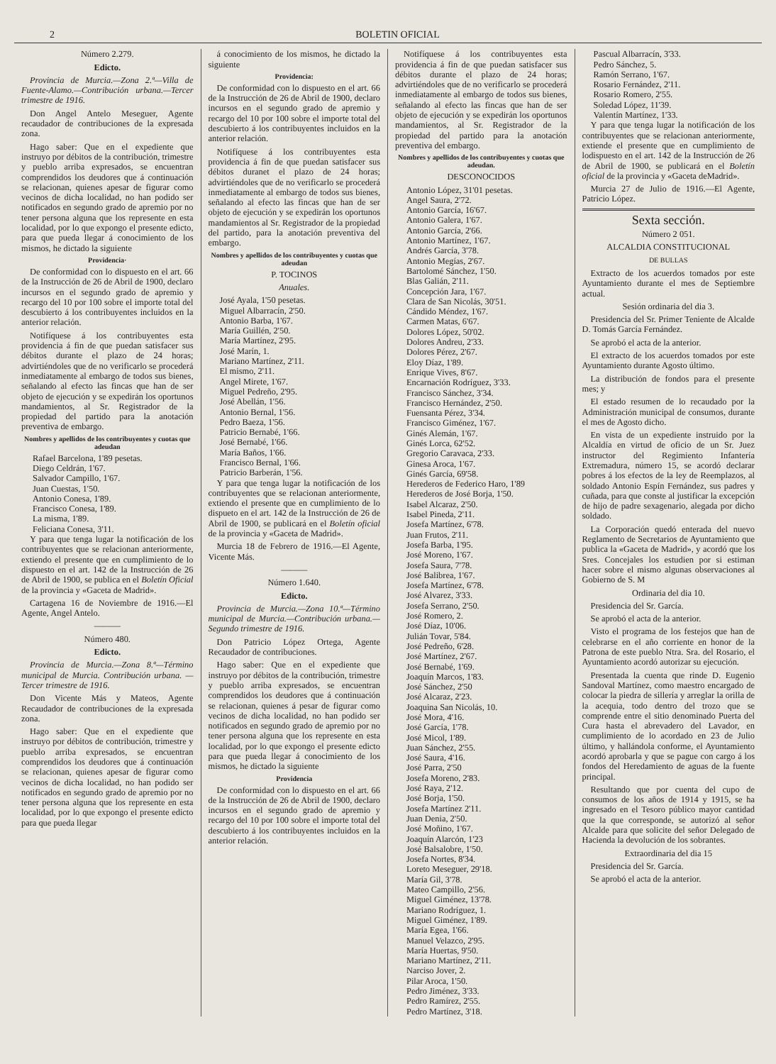2 BOLETIN OFICIAL
Número 2.279.
Edicto.
Provincia de Murcia.—Zona 2.ª—Villa de Fuente-Alamo.—Contribución urbana.—Tercer trimestre de 1916.
Don Angel Antelo Meseguer, Agente recaudador de contribuciones de la expresada zona.
Hago saber: Que en el expediente que instruyo por débitos de la contribución, trimestre y pueblo arriba expresados, se encuentran comprendidos los deudores que á continuación se relacionan, quienes apesar de figurar como vecinos de dicha localidad, no han podido ser notificados en segundo grado de apremio por no tener persona alguna que los represente en esta localidad, por lo que expongo el presente edicto, para que pueda llegar á conocimiento de los mismos, he dictado la siguiente
Providencia·
De conformidad con lo dispuesto en el art. 66 de la Instrucción de 26 de Abril de 1900, declaro incursos en el segundo grado de apremio y recargo del 10 por 100 sobre el importe total del descubierto á los contribuyentes incluidos en la anterior relación.
Notifíquese á los contribuyentes esta providencia á fin de que puedan satisfacer sus débitos durante el plazo de 24 horas; advirtiéndoles que de no verificarlo se procederá inmediatamente al embargo de todos sus bienes, señalando al efecto las fincas que han de ser objeto de ejecución y se expedirán los oportunos mandamientos, al Sr. Registrador de la propiedad del partido para la anotación preventiva de embargo.
Nombres y apellidos de los contribuyentes y cuotas que adeudan
Rafael Barcelona, 1'89 pesetas.
Diego Celdrán, 1'67.
Salvador Campillo, 1'67.
Juan Cuestas, 1'50.
Antonio Conesa, 1'89.
Francisco Conesa, 1'89.
La misma, 1'89.
Feliciana Conesa, 3'11.
Y para que tenga lugar la notificación de los contribuyentes que se relacionan anteriormente, extiendo el presente que en cumplimiento de lo dispuesto en el art. 142 de la Instrucción de 26 de Abril de 1900, se publica en el Boletín Oficial de la provincia y «Gaceta de Madrid».
Cartagena 16 de Noviembre de 1916.—El Agente, Angel Antelo.
———
Número 480.
Edicto.
Provincia de Murcia.—Zona 8.ª—Término municipal de Murcia. Contribución urbana. — Tercer trimestre de 1916.
Don Vicente Más y Mateos, Agente Recaudador de contribuciones de la expresada zona.
Hago saber: Que en el expediente que instruyo por débitos de contribución, trimestre y pueblo arriba expresados, se encuentran comprendidos los deudores que á continuación se relacionan, quienes apesar de figurar como vecinos de dicha localidad, no han podido ser notificados en segundo grado de apremio por no tener persona alguna que los represente en esta localidad, por lo que expongo el presente edicto para que pueda llegar
á conocimiento de los mismos, he dictado la siguiente
Providencia:
De conformidad con lo dispuesto en el art. 66 de la Instrucción de 26 de Abril de 1900, declaro incursos en el segundo grado de apremio y recargo del 10 por 100 sobre el importe total del descubierto á los contribuyentes incluidos en la anterior relación.
Notifíquese á los contribuyentes esta providencia á fin de que puedan satisfacer sus débitos duranet el plazo de 24 horas; advirtiéndoles que de no verificarlo se procederá inmediatamente al embargo de todos sus bienes, señalando al efecto las fincas que han de ser objeto de ejecución y se expedirán los oportunos mandamientos al Sr. Registrador de la propiedad del partido, para la anotación preventiva del embargo.
Nombres y apellidos de los contribuyentes y cuotas que adeudan
P. TOCINOS
Anuales.
José Ayala, 1'50 pesetas.
Miguel Albarracín, 2'50.
Antonio Barba, 1'67.
María Guillén, 2'50.
María Martínez, 2'95.
José Marín, 1.
Mariano Martínez, 2'11.
El mismo, 2'11.
Angel Mirete, 1'67.
Miguel Pedreño, 2'95.
José Abellán, 1'56.
Antonio Bernal, 1'56.
Pedro Baeza, 1'56.
Patricio Bernabé, 1'66.
José Bernabé, 1'66.
María Baños, 1'66.
Francisco Bernal, 1'66.
Patricio Barberán, 1'56.
Y para que tenga lugar la notificación de los contribuyentes que se relacionan anteriormente, extiendo el presente que en cumplimiento de lo dispueto en el art. 142 de la Instrucción de 26 de Abril de 1900, se publicará en el Boletín oficial de la provincia y «Gaceta de Madrid».
Murcia 18 de Febrero de 1916.—El Agente, Vicente Más.
———
Número 1.640.
Edicto.
Provincia de Murcia.—Zona 10.ª—Término municipal de Murcia.—Contribución urbana.—Segundo trimestre de 1916.
Don Patricio López Ortega, Agente Recaudador de contribuciones.
Hago saber: Que en el expediente que instruyo por débitos de la contribución, trimestre y pueblo arriba expresados, se encuentran comprendidos los deudores que á continuación se relacionan, quienes á pesar de figurar como vecinos de dicha localidad, no han podido ser notificados en segundo grado de apremio por no tener persona alguna que los represente en esta localidad, por lo que expongo el presente edicto para que pueda llegar á conocimiento de los mismos, he dictado la siguiente
Providencia
De conformidad con lo dispuesto en el art. 66 de la Instrucción de 26 de Abril de 1900, declaro incursos en el segundo grado de apremio y recargo del 10 por 100 sobre el importe total del descubierto á los contribuyentes incluidos en la anterior relación.
Notifíquese á los contribuyentes esta providencia á fin de que puedan satisfacer sus débitos durante el plazo de 24 horas; advirtiéndoles que de no verificarlo se procederá inmediatamente al embargo de todos sus bienes, señalando al efecto las fincas que han de ser objeto de ejecución y se expedirán los oportunos mandamientos, al Sr. Registrador de la propiedad del partido para la anotación preventiva del embargo.
Nombres y apellidos de los contribuyentes y cuotas que adeudan.
DESCONOCIDOS
Antonio López, 31'01 pesetas.
Angel Saura, 2'72.
Antonio García, 16'67.
Antonio Galera, 1'67.
Antonio García, 2'66.
Antonio Martínez, 1'67.
Andrés García, 3'78.
Antonio Megías, 2'67.
Bartolomé Sánchez, 1'50.
Blas Galián, 2'11.
Concepción Jara, 1'67.
Clara de San Nicolás, 30'51.
Cándido Méndez, 1'67.
Carmen Matas, 6'67.
Dolores López, 50'02.
Dolores Andreu, 2'33.
Dolores Pérez, 2'67.
Eloy Díaz, 1'89.
Enrique Vives, 8'67.
Encarnación Rodríguez, 3'33.
Francisco Sánchez, 3'34.
Francisco Hernández, 2'50.
Fuensanta Pérez, 3'34.
Francisco Giménez, 1'67.
Ginés Alemán, 1'67.
Ginés Lorca, 62'52.
Gregorio Caravaca, 2'33.
Ginesa Aroca, 1'67.
Ginés García, 69'58.
Herederos de Federico Haro, 1'89
Herederos de José Borja, 1'50.
Isabel Alcaraz, 2'50.
Isabel Pineda, 2'11.
Josefa Martínez, 6'78.
Juan Frutos, 2'11.
Josefa Barba, 1'95.
José Moreno, 1'67.
Josefa Saura, 7'78.
José Balibrea, 1'67.
Josefa Martínez, 6'78.
José Alvarez, 3'33.
Josefa Serrano, 2'50.
José Romero, 2.
José Díaz, 10'06.
Julián Tovar, 5'84.
José Pedreño, 6'28.
José Martínez, 2'67.
José Bernabé, 1'69.
Joaquín Marcos, 1'83.
José Sánchez, 2'50
José Alcaraz, 2'23.
Joaquina San Nicolás, 10.
José Mora, 4'16.
José García, 1'78.
José Micol, 1'89.
Juan Sánchez, 2'55.
José Saura, 4'16.
José Parra, 2'50
Josefa Moreno, 2'83.
José Raya, 2'12.
José Borja, 1'50.
Josefa Martínez 2'11.
Juan Denia, 2'50.
José Moñino, 1'67.
Joaquín Alarcón, 1'23
José Balsalobre, 1'50.
Josefa Nortes, 8'34.
Loreto Meseguer, 29'18.
María Gil, 3'78.
Mateo Campillo, 2'56.
Miguel Giménez, 13'78.
Mariano Rodríguez, 1.
Miguel Giménez, 1'89.
María Egea, 1'66.
Manuel Velazco, 2'95.
María Huertas, 9'50.
Mariano Martínez, 2'11.
Narciso Jover, 2.
Pilar Aroca, 1'50.
Pedro Jiménez, 3'33.
Pedro Ramírez, 2'55.
Pedro Martínez, 3'18.
Pascual Albarracín, 3'33.
Pedro Sánchez, 5.
Ramón Serrano, 1'67.
Rosario Fernández, 2'11.
Rosario Romero, 2'55.
Soledad López, 11'39.
Valentín Martínez, 1'33.
Y para que tenga lugar la notificación de los contribuyentes que se relacionan anteriormente, extiende el presente que en cumplimiento de lodispuesto en el art. 142 de la Instrucción de 26 de Abril de 1900, se publicará en el Boletín oficial de la provincia y «Gaceta deMadrid».
Murcia 27 de Julio de 1916.—El Agente, Patricio López.
Sexta sección.
Número 2 051.
ALCALDIA CONSTITUCIONAL
DE BULLAS
Extracto de los acuerdos tomados por este Ayuntamiento durante el mes de Septiembre actual.
Sesión ordinaria del dia 3.
Presidencia del Sr. Primer Teniente de Alcalde D. Tomás García Fernández.
Se aprobó el acta de la anterior.
El extracto de los acuerdos tomados por este Ayuntamiento durante Agosto último.
La distribución de fondos para el presente mes; y
El estado resumen de lo recaudado por la Administración municipal de consumos, durante el mes de Agosto dicho.
En vista de un expediente instruido por la Alcaldía en virtud de oficio de un Sr. Juez instructor del Regimiento Infantería Extremadura, número 15, se acordó declarar pobres á los efectos de la ley de Reemplazos, al soldado Antonio Espín Fernández, sus padres y cuñada, para que conste al justificar la excepción de hijo de padre sexagenario, alegada por dicho soldado.
La Corporación quedó enterada del nuevo Reglamento de Secretarios de Ayuntamiento que publica la «Gaceta de Madrid», y acordó que los Sres. Concejales los estudien por si estiman hacer sobre el mismo algunas observaciones al Gobierno de S. M
Ordinaria del dia 10.
Presidencia del Sr. García.
Se aprobó el acta de la anterior.
Visto el programa de los festejos que han de celebrarse en el año corriente en honor de la Patrona de este pueblo Ntra. Sra. del Rosario, el Ayuntamiento acordó autorizar su ejecución.
Presentada la cuenta que rinde D. Eugenio Sandoval Martínez, como maestro encargado de colocar la piedra de sillería y arreglar la orilla de la acequia, todo dentro del trozo que se comprende entre el sitio denominado Puerta del Cura hasta el abrevadero del Lavador, en cumplimiento de lo acordado en 23 de Julio último, y hallándola conforme, el Ayuntamiento acordó aprobarla y que se pague con cargo á los fondos del Heredamiento de aguas de la fuente principal.
Resultando que por cuenta del cupo de consumos de los años de 1914 y 1915, se ha ingresado en el Tesoro público mayor cantidad que la que corresponde, se autorizó al señor Alcalde para que solicite del señor Delegado de Hacienda la devolución de los sobrantes.
Extraordinaria del dia 15
Presidencia del Sr. García.
Se aprobó el acta de la anterior.